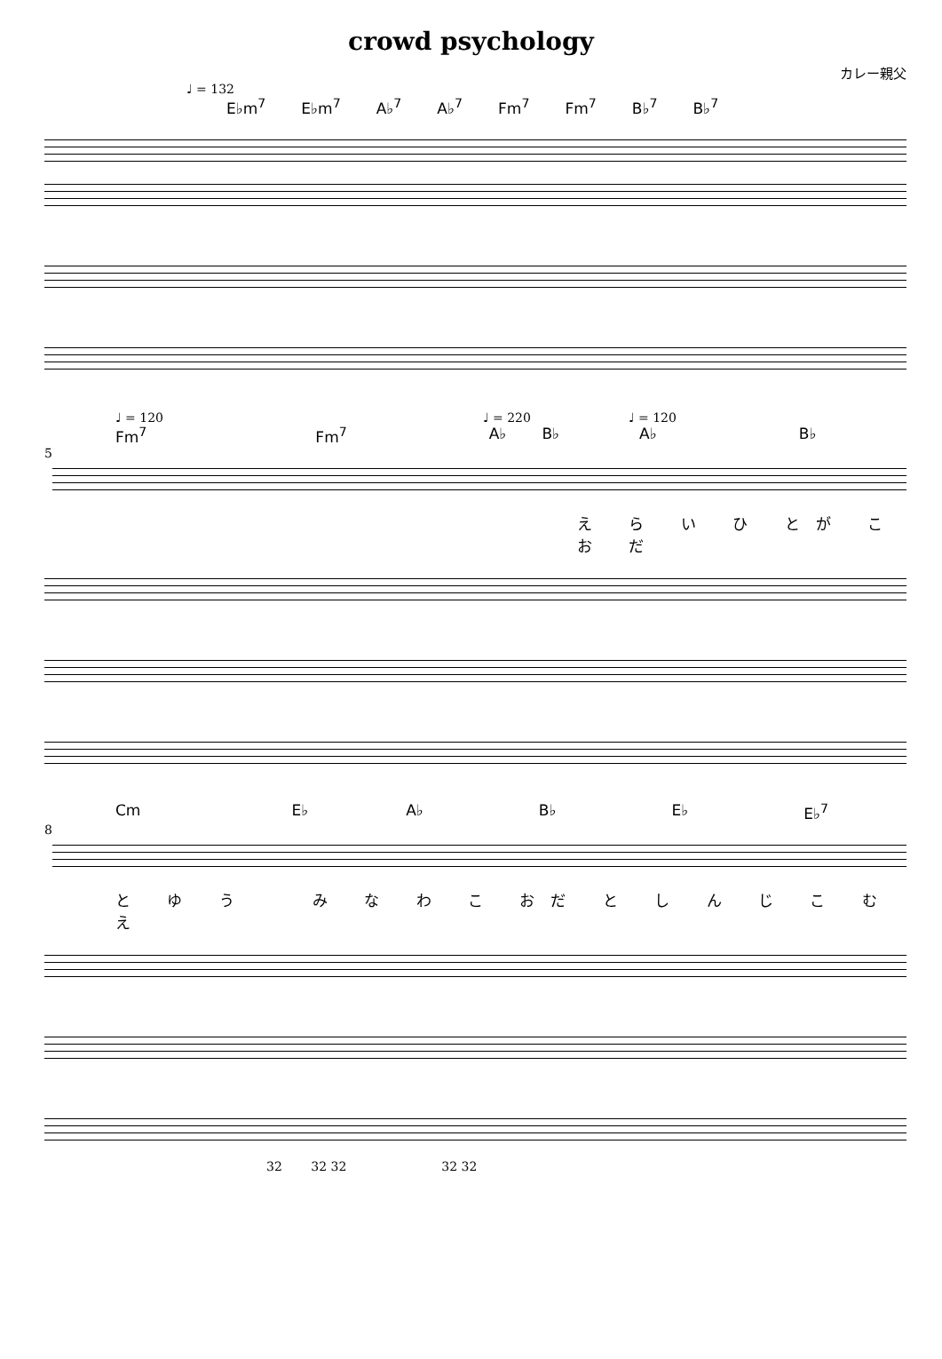crowd psychology
カレー親父
♩ = 132
E♭m<sup>7</sup> E♭m<sup>7</sup> A♭<sup>7</sup> A♭<sup>7</sup> Fm<sup>7</sup> Fm<sup>7</sup> B♭<sup>7</sup> B♭<sup>7</sup>
♩ = 120 ♩ = 220 ♩ = 120
Fm<sup>7</sup> Fm<sup>7</sup> A♭ B♭ A♭ B♭
5
え ら い ひ とが こ お だ
Cm E♭ A♭ B♭ E♭ E♭<sup>7</sup>
8
と ゆ う　　み な わ こ おだ と し ん じ こ む　　え
32 　　32 32 　　　　　　　 32 32